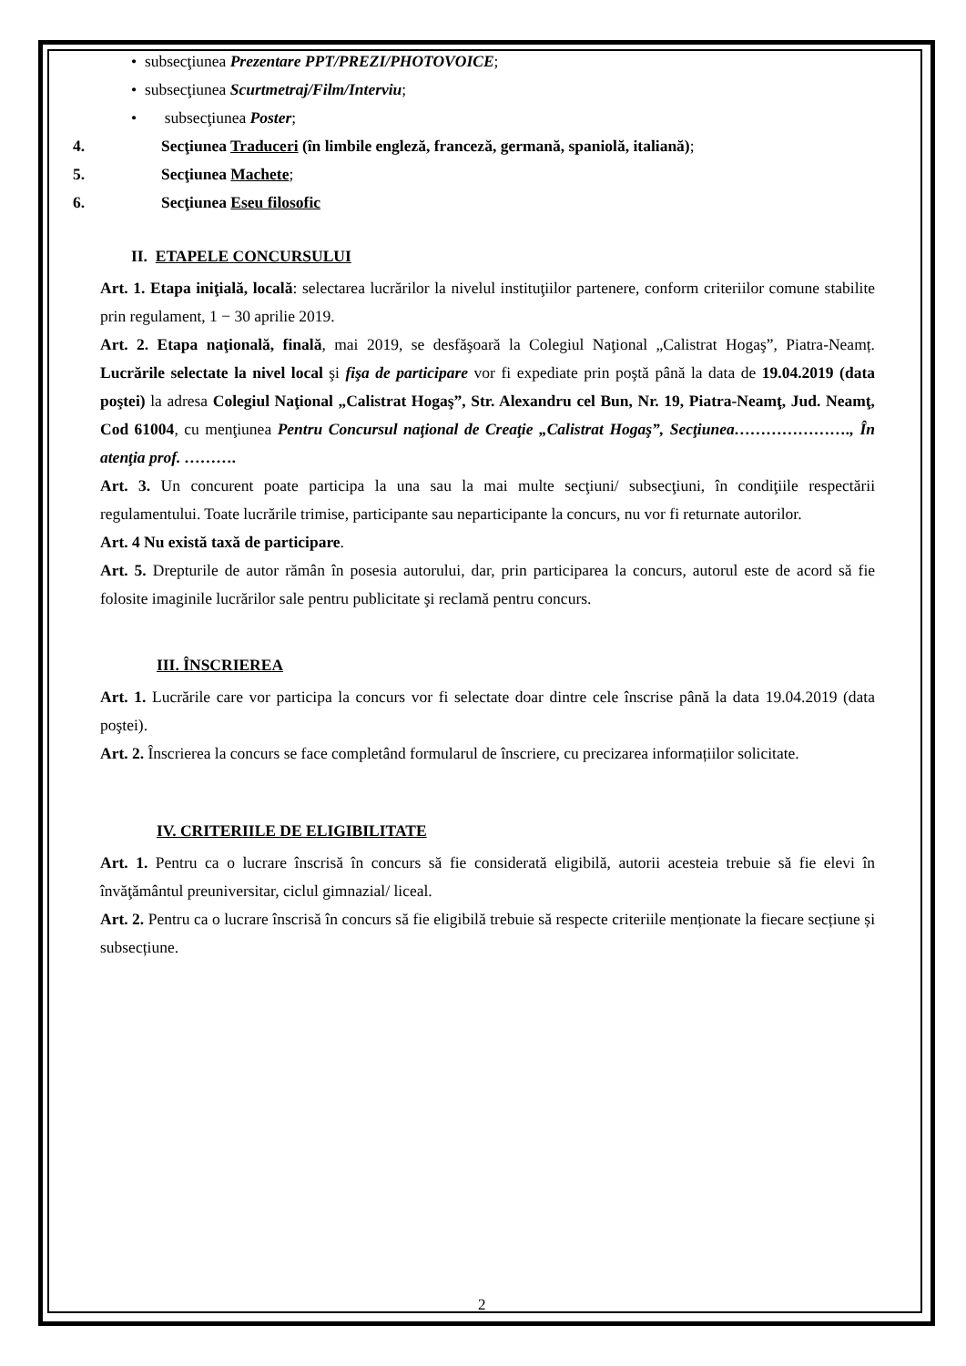• subsecţiunea Prezentare PPT/PREZI/PHOTOVOICE;
• subsecţiunea Scurtmetraj/Film/Interviu;
• subsecţiunea Poster;
4. Secţiunea Traduceri (în limbile engleză, franceză, germană, spaniolă, italiană);
5. Secţiunea Machete;
6. Secţiunea Eseu filosofic
II. ETAPELE CONCURSULUI
Art. 1. Etapa iniţială, locală: selectarea lucrărilor la nivelul instituţiilor partenere, conform criteriilor comune stabilite prin regulament, 1 − 30 aprilie 2019.
Art. 2. Etapa naţională, finală, mai 2019, se desfăşoară la Colegiul Naţional „Calistrat Hogaş”, Piatra-Neamț. Lucrările selectate la nivel local şi fişa de participare vor fi expediate prin poştă până la data de 19.04.2019 (data poştei) la adresa Colegiul Naţional „Calistrat Hogaş”, Str. Alexandru cel Bun, Nr. 19, Piatra-Neamţ, Jud. Neamţ, Cod 61004, cu menţiunea Pentru Concursul naţional de Creaţie „Calistrat Hogaş”, Secţiunea…………………., În atenţia prof. ……….
Art. 3. Un concurent poate participa la una sau la mai multe secţiuni/ subsecţiuni, în condiţiile respectării regulamentului. Toate lucrările trimise, participante sau neparticipante la concurs, nu vor fi returnate autorilor.
Art. 4 Nu există taxă de participare.
Art. 5. Drepturile de autor rămân în posesia autorului, dar, prin participarea la concurs, autorul este de acord să fie folosite imaginile lucrărilor sale pentru publicitate şi reclamă pentru concurs.
III. ÎNSCRIEREA
Art. 1. Lucrările care vor participa la concurs vor fi selectate doar dintre cele înscrise până la data 19.04.2019 (data poştei).
Art. 2. Înscrierea la concurs se face completând formularul de înscriere, cu precizarea informațiilor solicitate.
IV. CRITERIILE DE ELIGIBILITATE
Art. 1. Pentru ca o lucrare înscrisă în concurs să fie considerată eligibilă, autorii acesteia trebuie să fie elevi în învăţământul preuniversitar, ciclul gimnazial/ liceal.
Art. 2. Pentru ca o lucrare înscrisă în concurs să fie eligibilă trebuie să respecte criteriile menționate la fiecare secțiune și subsecțiune.
2